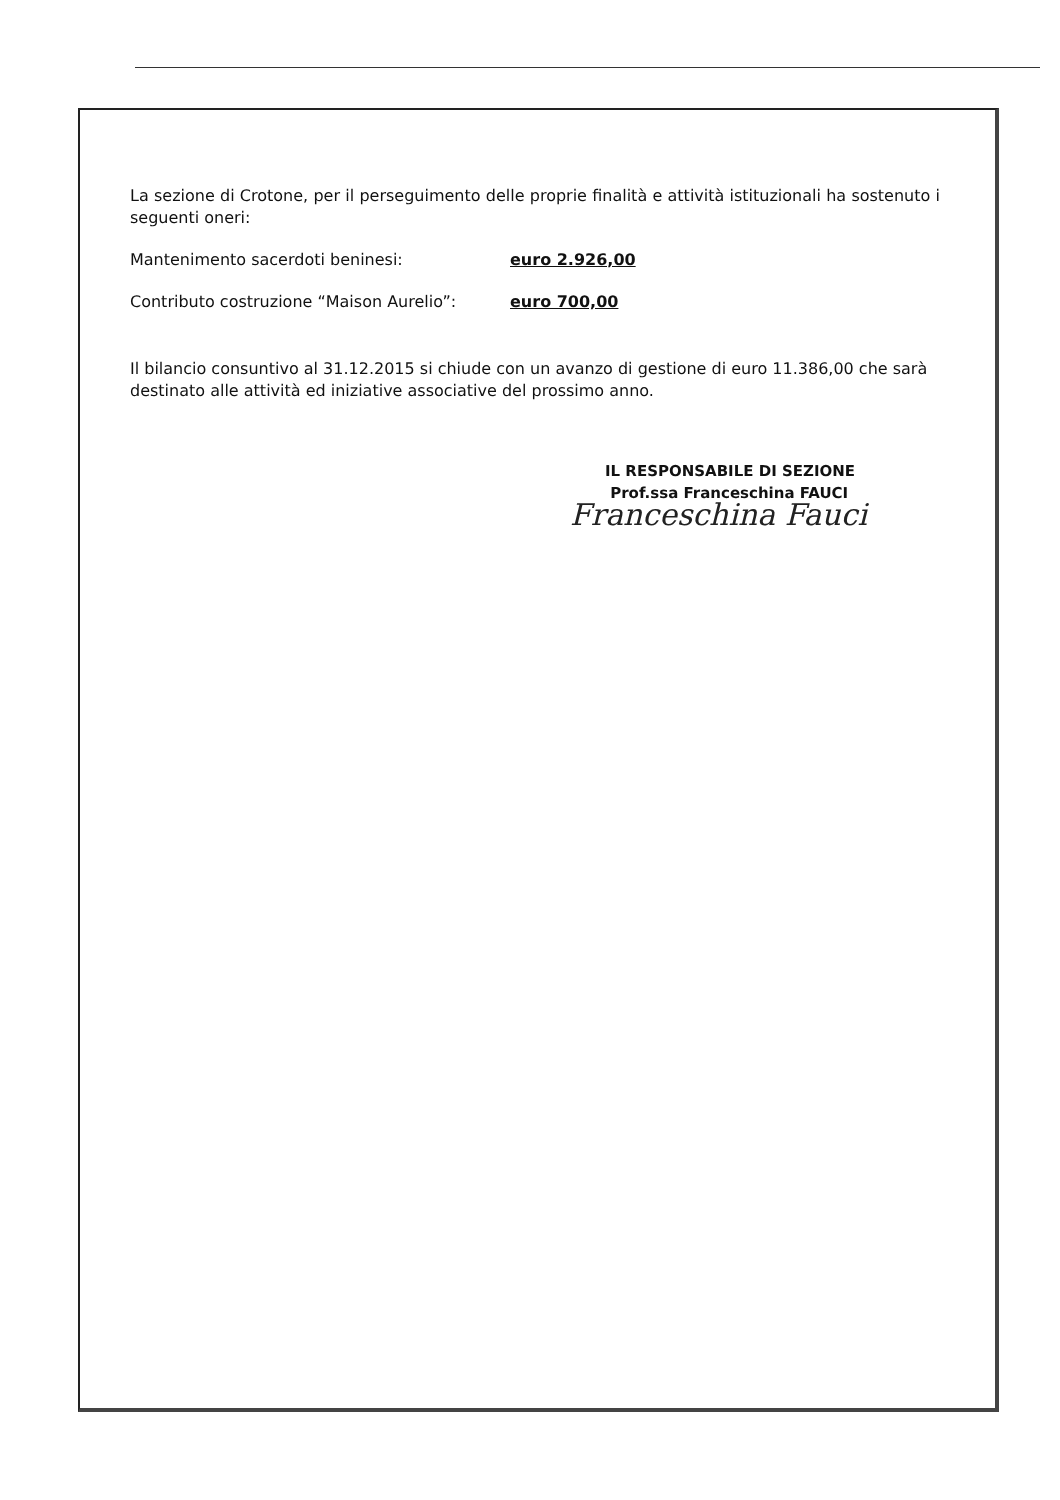La sezione di Crotone, per il perseguimento delle proprie finalità e attività istituzionali ha sostenuto i seguenti oneri:
Mantenimento sacerdoti beninesi: euro 2.926,00
Contributo costruzione “Maison Aurelio”: euro 700,00
Il bilancio consuntivo al 31.12.2015 si chiude con un avanzo di gestione di euro 11.386,00 che sarà destinato alle attività ed iniziative associative del prossimo anno.
IL RESPONSABILE DI SEZIONE
Prof.ssa Franceschina FAUCI
Franceschina Fauci